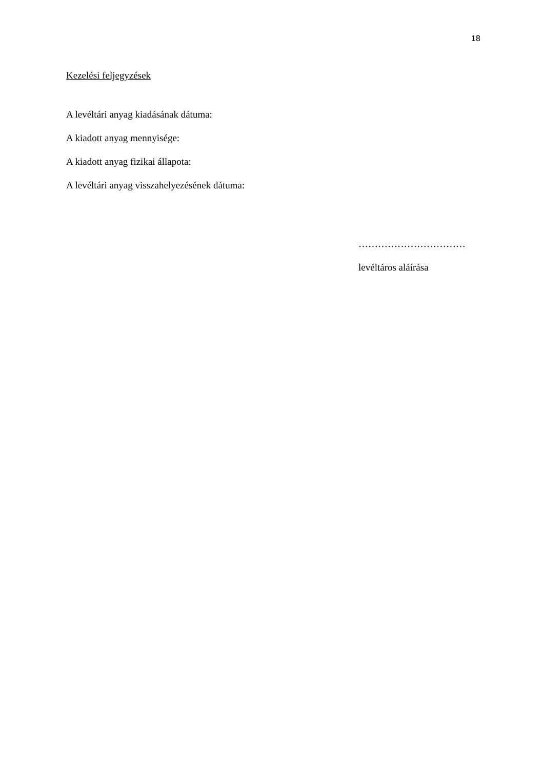18
Kezelési feljegyzések
A levéltári anyag kiadásának dátuma:
A kiadott anyag mennyisége:
A kiadott anyag fizikai állapota:
A levéltári anyag visszahelyezésének dátuma:
……………………………
levéltáros aláírása